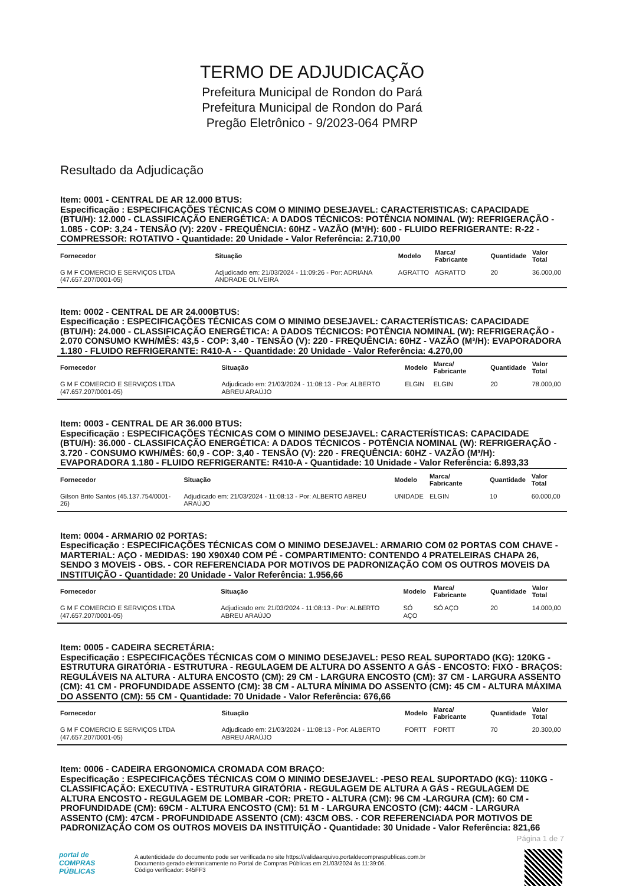TERMO DE ADJUDICAÇÃO
Prefeitura Municipal de Rondon do Pará
Prefeitura Municipal de Rondon do Pará
Pregão Eletrônico - 9/2023-064 PMRP
Resultado da Adjudicação
Item: 0001 - CENTRAL DE AR 12.000 BTUS:
Especificação : ESPECIFICAÇÕES TÉCNICAS COM O MINIMO DESEJAVEL: CARACTERISTICAS: CAPACIDADE (BTU/H): 12.000 - CLASSIFICAÇÃO ENERGÉTICA: A DADOS TÉCNICOS: POTÊNCIA NOMINAL (W): REFRIGERAÇÃO - 1.085 - COP: 3,24 - TENSÃO (V): 220V - FREQUÊNCIA: 60HZ - VAZÃO (M³/H): 600 - FLUIDO REFRIGERANTE: R-22 - COMPRESSOR: ROTATIVO - Quantidade: 20 Unidade - Valor Referência: 2.710,00
| Fornecedor | Situação | Modelo | Marca/ Fabricante | Quantidade | Valor Total |
| --- | --- | --- | --- | --- | --- |
| G M F COMERCIO E SERVIÇOS LTDA (47.657.207/0001-05) | Adjudicado em: 21/03/2024 - 11:09:26 - Por: ADRIANA ANDRADE OLIVEIRA | AGRATTO | AGRATTO | 20 | 36.000,00 |
Item: 0002 - CENTRAL DE AR 24.000BTUS:
Especificação : ESPECIFICAÇÕES TÉCNICAS COM O MINIMO DESEJAVEL: CARACTERÍSTICAS: CAPACIDADE (BTU/H): 24.000 - CLASSIFICAÇÃO ENERGÉTICA: A DADOS TÉCNICOS: POTÊNCIA NOMINAL (W): REFRIGERAÇÃO - 2.070 CONSUMO KWH/MÊS: 43,5 - COP: 3,40 - TENSÃO (V): 220 - FREQUÊNCIA: 60HZ - VAZÃO (M³/H): EVAPORADORA 1.180 - FLUIDO REFRIGERANTE: R410-A - - Quantidade: 20 Unidade - Valor Referência: 4.270,00
| Fornecedor | Situação | Modelo | Marca/ Fabricante | Quantidade | Valor Total |
| --- | --- | --- | --- | --- | --- |
| G M F COMERCIO E SERVIÇOS LTDA (47.657.207/0001-05) | Adjudicado em: 21/03/2024 - 11:08:13 - Por: ALBERTO ABREU ARAÚJO | ELGIN | ELGIN | 20 | 78.000,00 |
Item: 0003 - CENTRAL DE AR 36.000 BTUS:
Especificação : ESPECIFICAÇÕES TÉCNICAS COM O MINIMO DESEJAVEL: CARACTERÍSTICAS: CAPACIDADE (BTU/H): 36.000 - CLASSIFICAÇÃO ENERGÉTICA: A DADOS TÉCNICOS - POTÊNCIA NOMINAL (W): REFRIGERAÇÃO - 3.720 - CONSUMO KWH/MÊS: 60,9 - COP: 3,40 - TENSÃO (V): 220 - FREQUÊNCIA: 60HZ - VAZÃO (M³/H): EVAPORADORA 1.180 - FLUIDO REFRIGERANTE: R410-A - Quantidade: 10 Unidade - Valor Referência: 6.893,33
| Fornecedor | Situação | Modelo | Marca/ Fabricante | Quantidade | Valor Total |
| --- | --- | --- | --- | --- | --- |
| Gilson Brito Santos (45.137.754/0001-26) | Adjudicado em: 21/03/2024 - 11:08:13 - Por: ALBERTO ABREU ARAÚJO | UNIDADE | ELGIN | 10 | 60.000,00 |
Item: 0004 - ARMARIO 02 PORTAS:
Especificação : ESPECIFICAÇÕES TÉCNICAS COM O MINIMO DESEJAVEL: ARMARIO COM 02 PORTAS COM CHAVE - MARTERIAL: AÇO - MEDIDAS: 190 X90X40 COM PÉ - COMPARTIMENTO: CONTENDO 4 PRATELEIRAS CHAPA 26, SENDO 3 MOVEIS - OBS. - COR REFERENCIADA POR MOTIVOS DE PADRONIZAÇÃO COM OS OUTROS MOVEIS DA INSTITUIÇÃO - Quantidade: 20 Unidade - Valor Referência: 1.956,66
| Fornecedor | Situação | Modelo | Marca/ Fabricante | Quantidade | Valor Total |
| --- | --- | --- | --- | --- | --- |
| G M F COMERCIO E SERVIÇOS LTDA (47.657.207/0001-05) | Adjudicado em: 21/03/2024 - 11:08:13 - Por: ALBERTO ABREU ARAÚJO | SÓ AÇO | SÓ AÇO | 20 | 14.000,00 |
Item: 0005 - CADEIRA SECRETÁRIA:
Especificação : ESPECIFICAÇÕES TÉCNICAS COM O MINIMO DESEJAVEL: PESO REAL SUPORTADO (KG): 120KG - ESTRUTURA GIRATÓRIA - ESTRUTURA - REGULAGEM DE ALTURA DO ASSENTO A GÁS - ENCOSTO: FIXO - BRAÇOS: REGULÁVEIS NA ALTURA - ALTURA ENCOSTO (CM): 29 CM - LARGURA ENCOSTO (CM): 37 CM - LARGURA ASSENTO (CM): 41 CM - PROFUNDIDADE ASSENTO (CM): 38 CM - ALTURA MÍNIMA DO ASSENTO (CM): 45 CM - ALTURA MÁXIMA DO ASSENTO (CM): 55 CM - Quantidade: 70 Unidade - Valor Referência: 676,66
| Fornecedor | Situação | Modelo | Marca/ Fabricante | Quantidade | Valor Total |
| --- | --- | --- | --- | --- | --- |
| G M F COMERCIO E SERVIÇOS LTDA (47.657.207/0001-05) | Adjudicado em: 21/03/2024 - 11:08:13 - Por: ALBERTO ABREU ARAÚJO | FORTT | FORTT | 70 | 20.300,00 |
Item: 0006 - CADEIRA ERGONOMICA CROMADA COM BRAÇO:
Especificação : ESPECIFICAÇÕES TÉCNICAS COM O MINIMO DESEJAVEL: -PESO REAL SUPORTADO (KG): 110KG - CLASSIFICAÇÃO: EXECUTIVA - ESTRUTURA GIRATÓRIA - REGULAGEM DE ALTURA A GÁS - REGULAGEM DE ALTURA ENCOSTO - REGULAGEM DE LOMBAR -COR: PRETO - ALTURA (CM): 96 CM -LARGURA (CM): 60 CM - PROFUNDIDADE (CM): 69CM - ALTURA ENCOSTO (CM): 51 M - LARGURA ENCOSTO (CM): 44CM - LARGURA ASSENTO (CM): 47CM - PROFUNDIDADE ASSENTO (CM): 43CM OBS. - COR REFERENCIADA POR MOTIVOS DE PADRONIZAÇÃO COM OS OUTROS MOVEIS DA INSTITUIÇÃO - Quantidade: 30 Unidade - Valor Referência: 821,66
Página 1 de 7
portal de
COMPRAS
PÚBLICAS
A autenticidade do documento pode ser verificada no site https://validaarquivo.portaldecompraspublicas.com.br
Documento gerado eletronicamente no Portal de Compras Públicas em 21/03/2024 às 11:39:06.
Código verificador: 845FF3